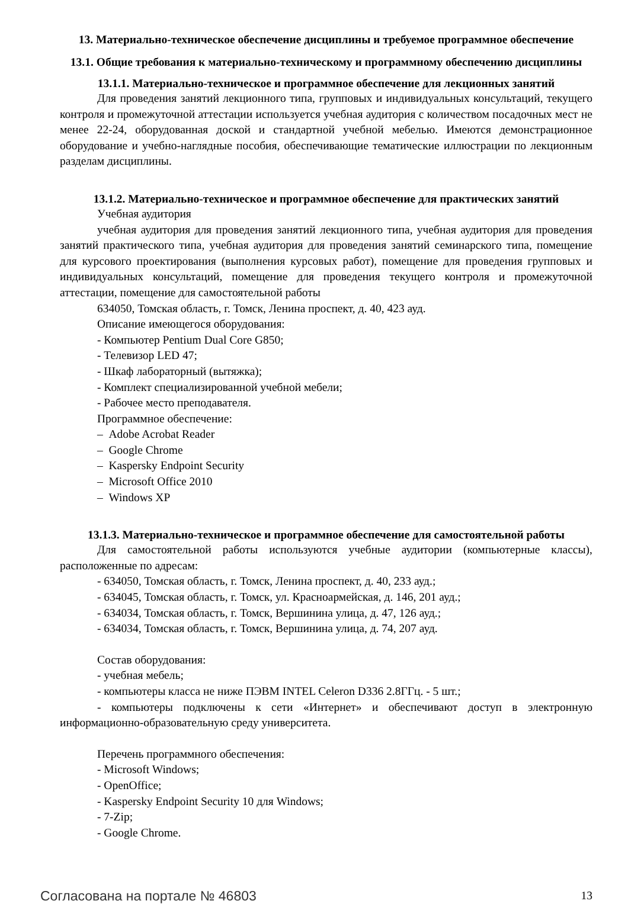13. Материально-техническое обеспечение дисциплины и требуемое программное обеспечение
13.1. Общие требования к материально-техническому и программному обеспечению дисциплины
13.1.1. Материально-техническое и программное обеспечение для лекционных занятий
Для проведения занятий лекционного типа, групповых и индивидуальных консультаций, текущего контроля и промежуточной аттестации используется учебная аудитория с количеством посадочных мест не менее 22-24, оборудованная доской и стандартной учебной мебелью. Имеются демонстрационное оборудование и учебно-наглядные пособия, обеспечивающие тематические иллюстрации по лекционным разделам дисциплины.
13.1.2. Материально-техническое и программное обеспечение для практических занятий
Учебная аудитория
учебная аудитория для проведения занятий лекционного типа, учебная аудитория для проведения занятий практического типа, учебная аудитория для проведения занятий семинарского типа, помещение для курсового проектирования (выполнения курсовых работ), помещение для проведения групповых и индивидуальных консультаций, помещение для проведения текущего контроля и промежуточной аттестации, помещение для самостоятельной работы
634050, Томская область, г. Томск, Ленина проспект, д. 40, 423 ауд.
Описание имеющегося оборудования:
- Компьютер Pentium Dual Core G850;
- Телевизор LED 47;
- Шкаф лабораторный (вытяжка);
- Комплект специализированной учебной мебели;
- Рабочее место преподавателя.
Программное обеспечение:
– Adobe Acrobat Reader
– Google Chrome
– Kaspersky Endpoint Security
– Microsoft Office 2010
– Windows XP
13.1.3. Материально-техническое и программное обеспечение для самостоятельной работы
Для самостоятельной работы используются учебные аудитории (компьютерные классы), расположенные по адресам:
- 634050, Томская область, г. Томск, Ленина проспект, д. 40, 233 ауд.;
- 634045, Томская область, г. Томск, ул. Красноармейская, д. 146, 201 ауд.;
- 634034, Томская область, г. Томск, Вершинина улица, д. 47, 126 ауд.;
- 634034, Томская область, г. Томск, Вершинина улица, д. 74, 207 ауд.
Состав оборудования:
- учебная мебель;
- компьютеры класса не ниже ПЭВМ INTEL Celeron D336 2.8ГГц. - 5 шт.;
- компьютеры подключены к сети «Интернет» и обеспечивают доступ в электронную информационно-образовательную среду университета.
Перечень программного обеспечения:
- Microsoft Windows;
- OpenOffice;
- Kaspersky Endpoint Security 10 для Windows;
- 7-Zip;
- Google Chrome.
Согласована на портале № 46803 13